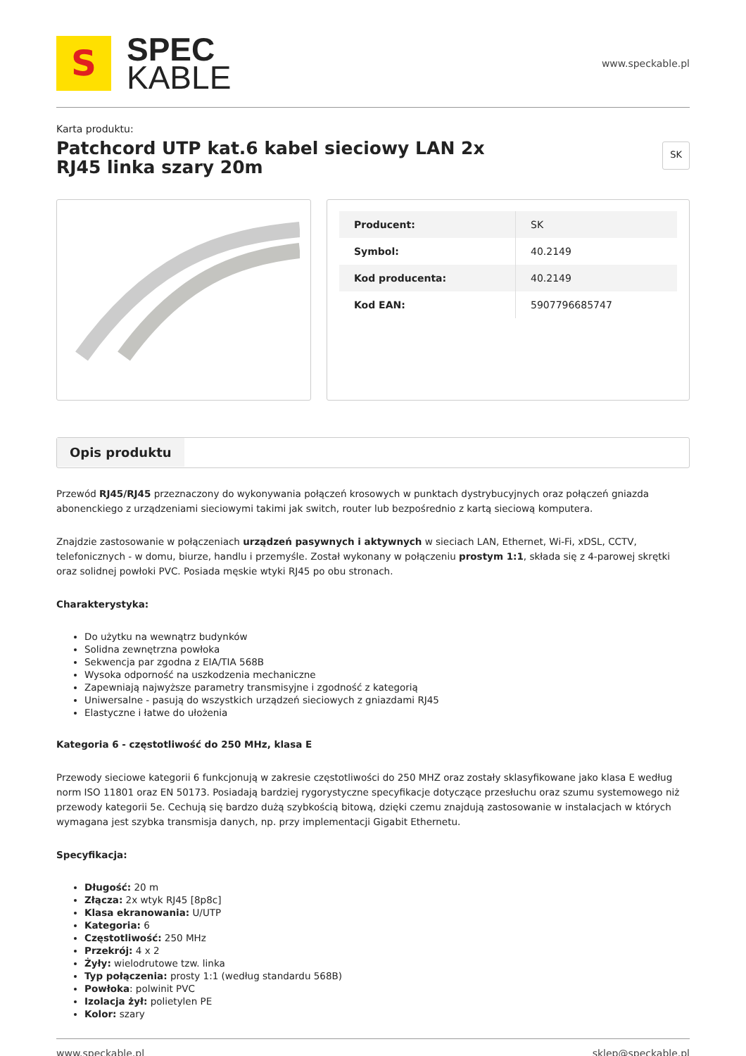S
SPEC
KABLE
www.speckable.pl
Karta produktu:
Patchcord UTP kat.6 kabel sieciowy LAN 2x RJ45 linka szary 20m
SK
| Producent: | SK |
| Symbol: | 40.2149 |
| Kod producenta: | 40.2149 |
| Kod EAN: | 5907796685747 |
Opis produktu
Przewód RJ45/RJ45 przeznaczony do wykonywania połączeń krosowych w punktach dystrybucyjnych oraz połączeń gniazda abonenckiego z urządzeniami sieciowymi takimi jak switch, router lub bezpośrednio z kartą sieciową komputera.
Znajdzie zastosowanie w połączeniach urządzeń pasywnych i aktywnych w sieciach LAN, Ethernet, Wi-Fi, xDSL, CCTV, telefonicznych - w domu, biurze, handlu i przemyśle. Został wykonany w połączeniu prostym 1:1, składa się z 4-parowej skrętki oraz solidnej powłoki PVC. Posiada męskie wtyki RJ45 po obu stronach.
Charakterystyka:
Do użytku na wewnątrz budynków
Solidna zewnętrzna powłoka
Sekwencja par zgodna z EIA/TIA 568B
Wysoka odporność na uszkodzenia mechaniczne
Zapewniają najwyższe parametry transmisyjne i zgodność z kategorią
Uniwersalne - pasują do wszystkich urządzeń sieciowych z gniazdami RJ45
Elastyczne i łatwe do ułożenia
Kategoria 6 - częstotliwość do 250 MHz, klasa E
Przewody sieciowe kategorii 6 funkcjonują w zakresie częstotliwości do 250 MHZ oraz zostały sklasyfikowane jako klasa E według norm ISO 11801 oraz EN 50173. Posiadają bardziej rygorystyczne specyfikacje dotyczące przesłuchu oraz szumu systemowego niż przewody kategorii 5e. Cechują się bardzo dużą szybkością bitową, dzięki czemu znajdują zastosowanie w instalacjach w których wymagana jest szybka transmisja danych, np. przy implementacji Gigabit Ethernetu.
Specyfikacja:
Długość: 20 m
Złącza: 2x wtyk RJ45 [8p8c]
Klasa ekranowania: U/UTP
Kategoria: 6
Częstotliwość: 250 MHz
Przekrój: 4 x 2
Żyły: wielodrutowe tzw. linka
Typ połączenia: prosty 1:1 (według standardu 568B)
Powłoka: polwinit PVC
Izolacja żył: polietylen PE
Kolor: szary
www.speckable.pl sklep@speckable.pl